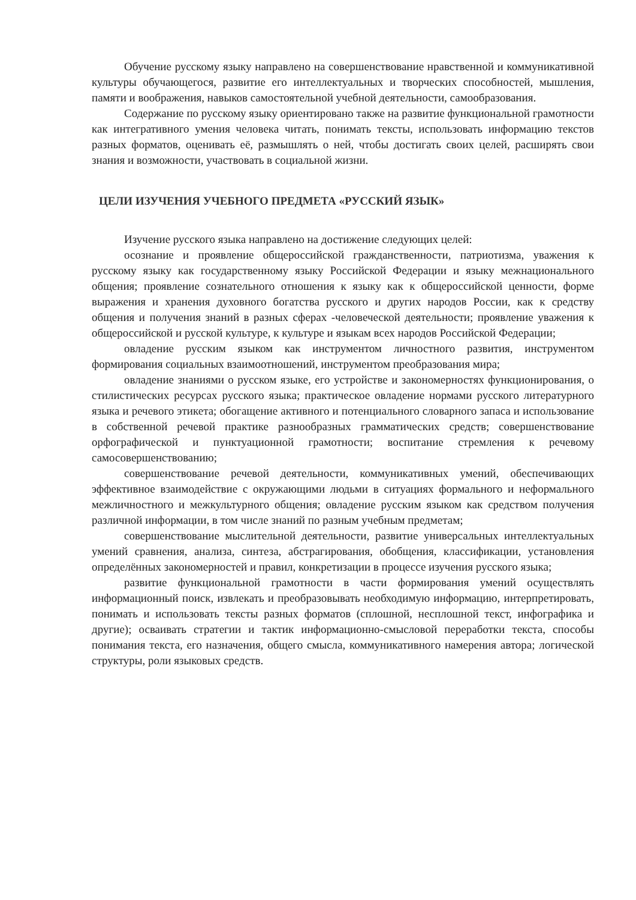Обучение русскому языку направлено на совершенствование нравственной и коммуникативной культуры обучающегося, развитие его интеллектуальных и творческих способностей, мышления, памяти и воображения, навыков самостоятельной учебной деятельности, самообразования.
Содержание по русскому языку ориентировано также на развитие функциональной грамотности как интегративного умения человека читать, понимать тексты, использовать информацию текстов разных форматов, оценивать её, размышлять о ней, чтобы достигать своих целей, расширять свои знания и возможности, участвовать в социальной жизни.
ЦЕЛИ ИЗУЧЕНИЯ УЧЕБНОГО ПРЕДМЕТА «РУССКИЙ ЯЗЫК»
Изучение русского языка направлено на достижение следующих целей:
осознание и проявление общероссийской гражданственности, патриотизма, уважения к русскому языку как государственному языку Российской Федерации и языку межнационального общения; проявление сознательного отношения к языку как к общероссийской ценности, форме выражения и хранения духовного богатства русского и других народов России, как к средству общения и получения знаний в разных сферах -человеческой деятельности; проявление уважения к общероссийской и русской культуре, к культуре и языкам всех народов Российской Федерации;
овладение русским языком как инструментом личностного развития, инструментом формирования социальных взаимоотношений, инструментом преобразования мира;
овладение знаниями о русском языке, его устройстве и закономерностях функционирования, о стилистических ресурсах русского языка; практическое овладение нормами русского литературного языка и речевого этикета; обогащение активного и потенциального словарного запаса и использование в собственной речевой практике разнообразных грамматических средств; совершенствование орфографической и пунктуационной грамотности; воспитание стремления к речевому самосовершенствованию;
совершенствование речевой деятельности, коммуникативных умений, обеспечивающих эффективное взаимодействие с окружающими людьми в ситуациях формального и неформального межличностного и межкультурного общения; овладение русским языком как средством получения различной информации, в том числе знаний по разным учебным предметам;
совершенствование мыслительной деятельности, развитие универсальных интеллектуальных умений сравнения, анализа, синтеза, абстрагирования, обобщения, классификации, установления определённых закономерностей и правил, конкретизации в процессе изучения русского языка;
развитие функциональной грамотности в части формирования умений осуществлять информационный поиск, извлекать и преобразовывать необходимую информацию, интерпретировать, понимать и использовать тексты разных форматов (сплошной, несплошной текст, инфографика и другие); осваивать стратегии и тактик информационно-смысловой переработки текста, способы понимания текста, его назначения, общего смысла, коммуникативного намерения автора; логической структуры, роли языковых средств.